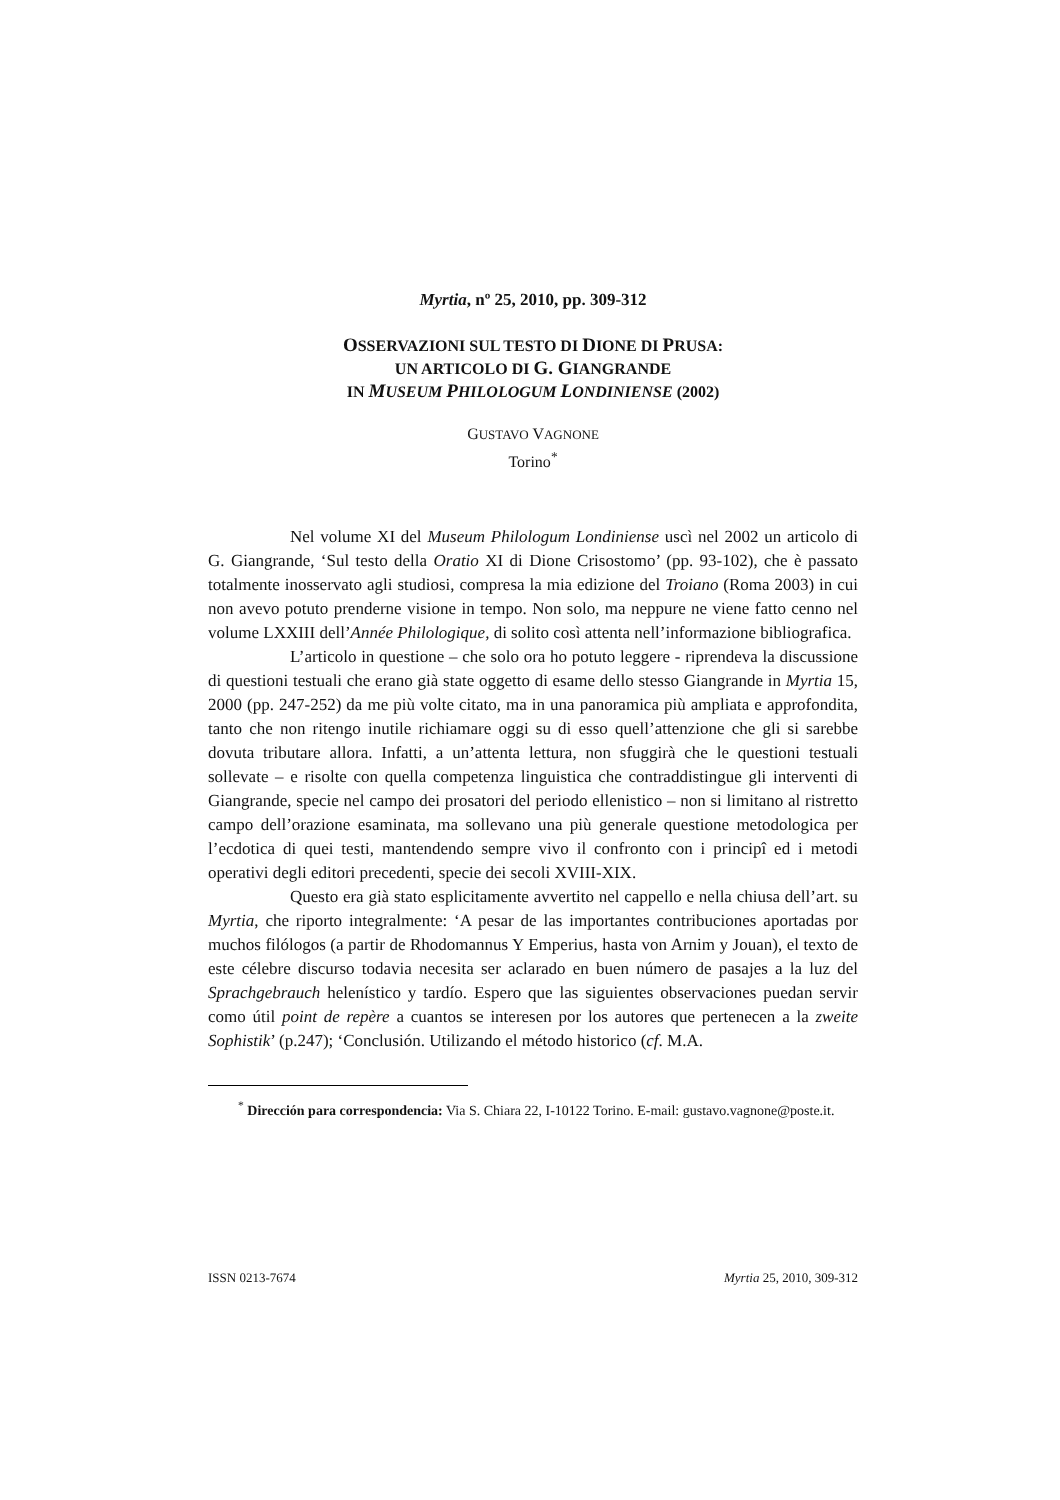Myrtia, nº 25, 2010, pp. 309-312
OSSERVAZIONI SUL TESTO DI DIONE DI PRUSA:
UN ARTICOLO DI G. GIANGRANDE
IN MUSEUM PHILOLOGUM LONDINIENSE (2002)
GUSTAVO VAGNONE
Torino<sup>*</sup>
Nel volume XI del Museum Philologum Londiniense uscì nel 2002 un articolo di G. Giangrande, ‘Sul testo della Oratio XI di Dione Crisostomo’ (pp. 93-102), che è passato totalmente inosservato agli studiosi, compresa la mia edizione del Troiano (Roma 2003) in cui non avevo potuto prenderne visione in tempo. Non solo, ma neppure ne viene fatto cenno nel volume LXXIII dell’Année Philologique, di solito così attenta nell’informazione bibliografica.
L’articolo in questione – che solo ora ho potuto leggere - riprendeva la discussione di questioni testuali che erano già state oggetto di esame dello stesso Giangrande in Myrtia 15, 2000 (pp. 247-252) da me più volte citato, ma in una panoramica più ampliata e approfondita, tanto che non ritengo inutile richiamare oggi su di esso quell’attenzione che gli si sarebbe dovuta tributare allora. Infatti, a un’attenta lettura, non sfuggirà che le questioni testuali sollevate – e risolte con quella competenza linguistica che contraddistingue gli interventi di Giangrande, specie nel campo dei prosatori del periodo ellenistico – non si limitano al ristretto campo dell’orazione esaminata, ma sollevano una più generale questione metodologica per l’ecdotica di quei testi, mantendendo sempre vivo il confronto con i principî ed i metodi operativi degli editori precedenti, specie dei secoli XVIII-XIX.
Questo era già stato esplicitamente avvertito nel cappello e nella chiusa dell’art. su Myrtia, che riporto integralmente: ‘A pesar de las importantes contribuciones aportadas por muchos filólogos (a partir de Rhodomannus Y Emperius, hasta von Arnim y Jouan), el texto de este célebre discurso todavia necesita ser aclarado en buen número de pasajes a la luz del Sprachgebrauch helenístico y tardío. Espero que las siguientes observaciones puedan servir como útil point de repère a cuantos se interesen por los autores que pertenecen a la zweite Sophistik’ (p.247); ‘Conclusión. Utilizando el método historico (cf. M.A.
<sup>*</sup> Dirección para correspondencia: Via S. Chiara 22, I-10122 Torino. E-mail: gustavo.vagnone@poste.it.
ISSN 0213-7674 Myrtia 25, 2010, 309-312